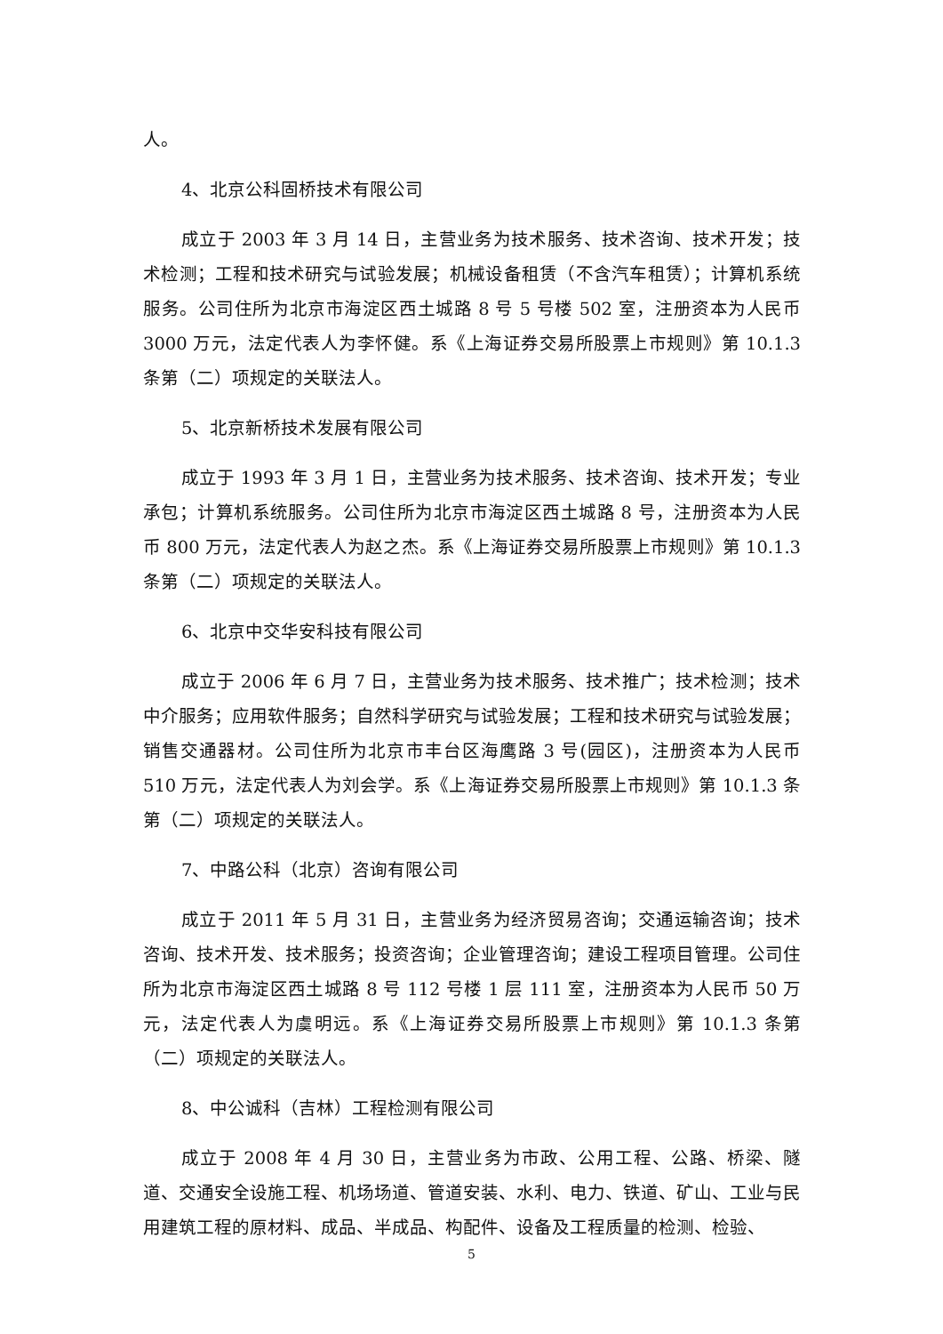人。
4、北京公科固桥技术有限公司
成立于 2003 年 3 月 14 日，主营业务为技术服务、技术咨询、技术开发；技术检测；工程和技术研究与试验发展；机械设备租赁（不含汽车租赁）；计算机系统服务。公司住所为北京市海淀区西土城路 8 号 5 号楼 502 室，注册资本为人民币 3000 万元，法定代表人为李怀健。系《上海证券交易所股票上市规则》第 10.1.3 条第（二）项规定的关联法人。
5、北京新桥技术发展有限公司
成立于 1993 年 3 月 1 日，主营业务为技术服务、技术咨询、技术开发；专业承包；计算机系统服务。公司住所为北京市海淀区西土城路 8 号，注册资本为人民币 800 万元，法定代表人为赵之杰。系《上海证券交易所股票上市规则》第 10.1.3 条第（二）项规定的关联法人。
6、北京中交华安科技有限公司
成立于 2006 年 6 月 7 日，主营业务为技术服务、技术推广；技术检测；技术中介服务；应用软件服务；自然科学研究与试验发展；工程和技术研究与试验发展；销售交通器材。公司住所为北京市丰台区海鹰路 3 号(园区)，注册资本为人民币 510 万元，法定代表人为刘会学。系《上海证券交易所股票上市规则》第 10.1.3 条第（二）项规定的关联法人。
7、中路公科（北京）咨询有限公司
成立于 2011 年 5 月 31 日，主营业务为经济贸易咨询；交通运输咨询；技术咨询、技术开发、技术服务；投资咨询；企业管理咨询；建设工程项目管理。公司住所为北京市海淀区西土城路 8 号 112 号楼 1 层 111 室，注册资本为人民币 50 万元，法定代表人为虞明远。系《上海证券交易所股票上市规则》第 10.1.3 条第（二）项规定的关联法人。
8、中公诚科（吉林）工程检测有限公司
成立于 2008 年 4 月 30 日，主营业务为市政、公用工程、公路、桥梁、隧道、交通安全设施工程、机场场道、管道安装、水利、电力、铁道、矿山、工业与民用建筑工程的原材料、成品、半成品、构配件、设备及工程质量的检测、检验、
5